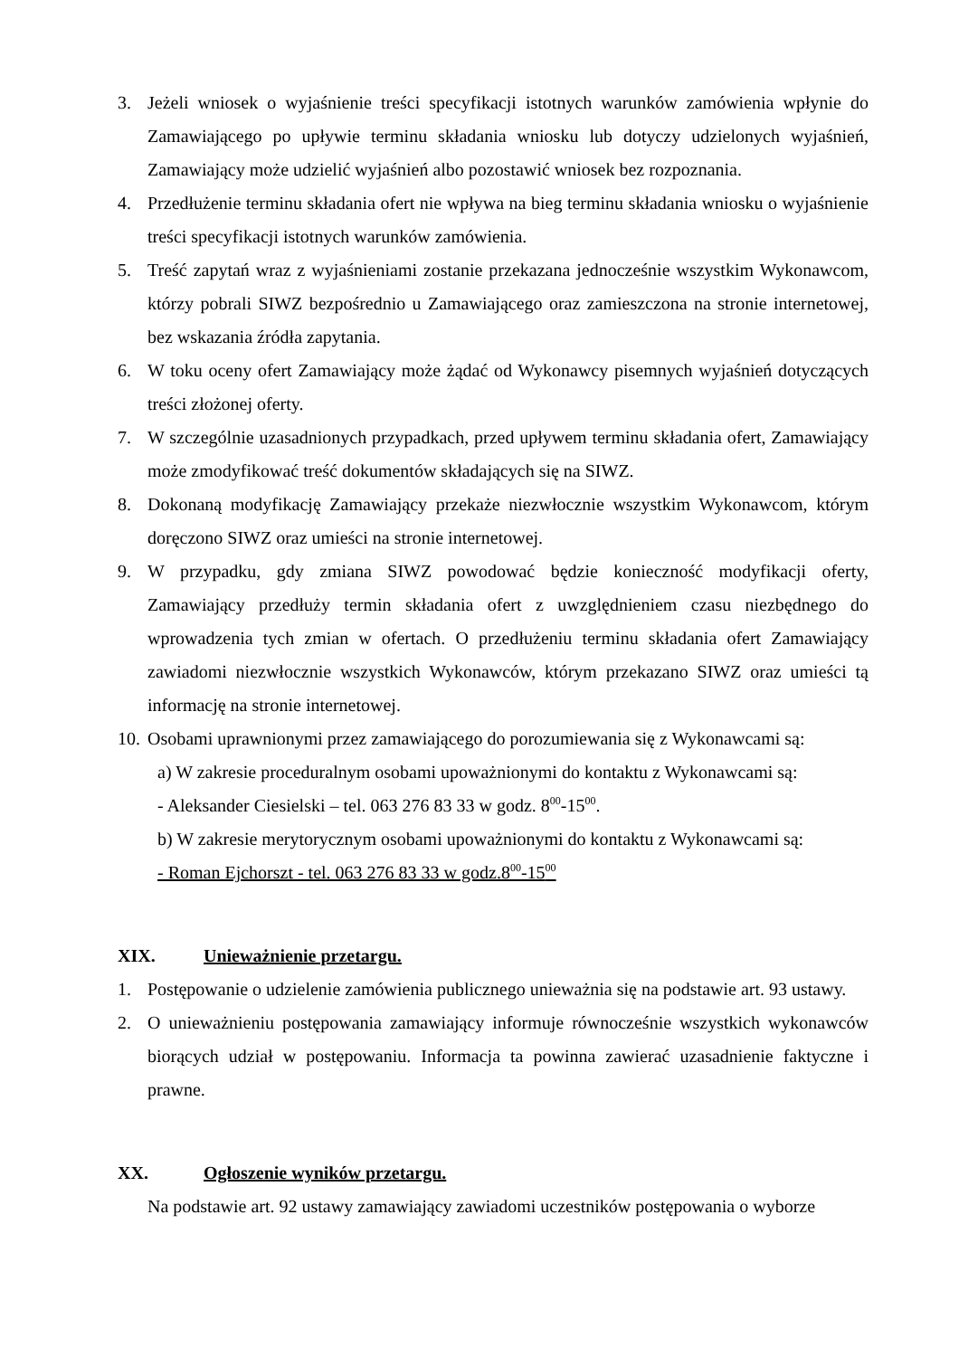3. Jeżeli wniosek o wyjaśnienie treści specyfikacji istotnych warunków zamówienia wpłynie do Zamawiającego po upływie terminu składania wniosku lub dotyczy udzielonych wyjaśnień, Zamawiający może udzielić wyjaśnień albo pozostawić wniosek bez rozpoznania.
4. Przedłużenie terminu składania ofert nie wpływa na bieg terminu składania wniosku o wyjaśnienie treści specyfikacji istotnych warunków zamówienia.
5. Treść zapytań wraz z wyjaśnieniami zostanie przekazana jednocześnie wszystkim Wykonawcom, którzy pobrali SIWZ bezpośrednio u Zamawiającego oraz zamieszczona na stronie internetowej, bez wskazania źródła zapytania.
6. W toku oceny ofert Zamawiający może żądać od Wykonawcy pisemnych wyjaśnień dotyczących treści złożonej oferty.
7. W szczególnie uzasadnionych przypadkach, przed upływem terminu składania ofert, Zamawiający może zmodyfikować treść dokumentów składających się na SIWZ.
8. Dokonaną modyfikację Zamawiający przekaże niezwłocznie wszystkim Wykonawcom, którym doręczono SIWZ oraz umieści na stronie internetowej.
9. W przypadku, gdy zmiana SIWZ powodować będzie konieczność modyfikacji oferty, Zamawiający przedłuży termin składania ofert z uwzględnieniem czasu niezbędnego do wprowadzenia tych zmian w ofertach. O przedłużeniu terminu składania ofert Zamawiający zawiadomi niezwłocznie wszystkich Wykonawców, którym przekazano SIWZ oraz umieści tą informację na stronie internetowej.
10. Osobami uprawnionymi przez zamawiającego do porozumiewania się z Wykonawcami są:
a) W zakresie proceduralnym osobami upoważnionymi do kontaktu z Wykonawcami są:
- Aleksander Ciesielski – tel. 063 276 83 33 w godz. 8<sup>00</sup>-15<sup>00</sup>.
b) W zakresie merytorycznym osobami upoważnionymi do kontaktu z Wykonawcami są:
- Roman Ejchorszt - tel. 063 276 83 33 w godz.8<sup>00</sup>-15<sup>00</sup>
XIX. Unieważnienie przetargu.
1. Postępowanie o udzielenie zamówienia publicznego unieważnia się na podstawie art. 93 ustawy.
2. O unieważnieniu postępowania zamawiający informuje równocześnie wszystkich wykonawców biorących udział w postępowaniu. Informacja ta powinna zawierać uzasadnienie faktyczne i prawne.
XX. Ogłoszenie wyników przetargu.
Na podstawie art. 92 ustawy zamawiający zawiadomi uczestników postępowania o wyborze